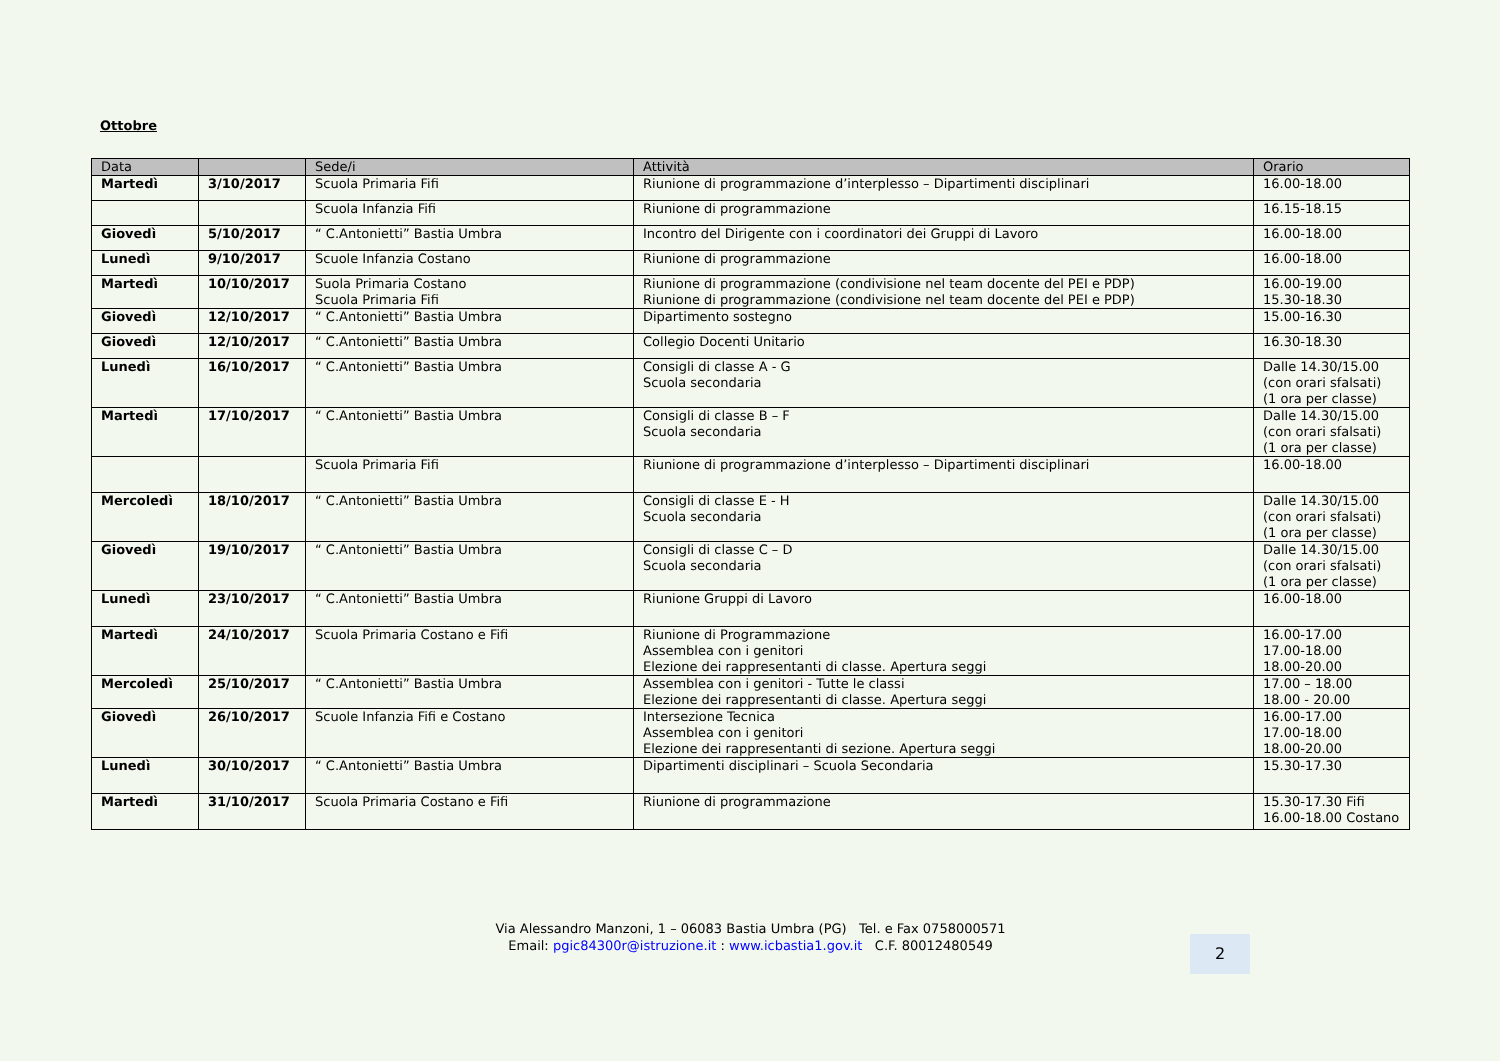Ottobre
| Data | | Sede/i | Attività | Orario |
| --- | --- | --- | --- | --- |
| Martedì | 3/10/2017 | Scuola Primaria Fifi | Riunione di programmazione d’interplesso – Dipartimenti disciplinari | 16.00-18.00 |
| | | Scuola Infanzia Fifi | Riunione di programmazione | 16.15-18.15 |
| Giovedì | 5/10/2017 | “ C.Antonietti” Bastia Umbra | Incontro del Dirigente con i coordinatori dei Gruppi di Lavoro | 16.00-18.00 |
| Lunedì | 9/10/2017 | Scuole Infanzia Costano | Riunione di programmazione | 16.00-18.00 |
| Martedì | 10/10/2017 | Suola Primaria Costano Scuola Primaria Fifi | Riunione di programmazione (condivisione nel team docente del PEI e PDP) Riunione di programmazione (condivisione nel team docente del PEI e PDP) | 16.00-19.00 15.30-18.30 |
| Giovedì | 12/10/2017 | “ C.Antonietti” Bastia Umbra | Dipartimento sostegno | 15.00-16.30 |
| Giovedì | 12/10/2017 | “ C.Antonietti” Bastia Umbra | Collegio Docenti Unitario | 16.30-18.30 |
| Lunedì | 16/10/2017 | “ C.Antonietti” Bastia Umbra | Consigli di classe A - G Scuola secondaria | Dalle 14.30/15.00 (con orari sfalsati) (1 ora per classe) |
| Martedì | 17/10/2017 | “ C.Antonietti” Bastia Umbra | Consigli di classe B – F Scuola secondaria | Dalle 14.30/15.00 (con orari sfalsati) (1 ora per classe) |
| | | Scuola Primaria Fifi | Riunione di programmazione d’interplesso – Dipartimenti disciplinari | 16.00-18.00 |
| Mercoledì | 18/10/2017 | “ C.Antonietti” Bastia Umbra | Consigli di classe E - H Scuola secondaria | Dalle 14.30/15.00 (con orari sfalsati) (1 ora per classe) |
| Giovedì | 19/10/2017 | “ C.Antonietti” Bastia Umbra | Consigli di classe C – D Scuola secondaria | Dalle 14.30/15.00 (con orari sfalsati) (1 ora per classe) |
| Lunedì | 23/10/2017 | “ C.Antonietti” Bastia Umbra | Riunione Gruppi di Lavoro | 16.00-18.00 |
| Martedì | 24/10/2017 | Scuola Primaria Costano e Fifi | Riunione di Programmazione Assemblea con i genitori Elezione dei rappresentanti di classe. Apertura seggi | 16.00-17.00 17.00-18.00 18.00-20.00 |
| Mercoledì | 25/10/2017 | “ C.Antonietti” Bastia Umbra | Assemblea con i genitori - Tutte le classi Elezione dei rappresentanti di classe. Apertura seggi | 17.00 – 18.00 18.00 - 20.00 |
| Giovedì | 26/10/2017 | Scuole Infanzia Fifi e Costano | Intersezione Tecnica Assemblea con i genitori Elezione dei rappresentanti di sezione. Apertura seggi | 16.00-17.00 17.00-18.00 18.00-20.00 |
| Lunedì | 30/10/2017 | “ C.Antonietti” Bastia Umbra | Dipartimenti disciplinari – Scuola Secondaria | 15.30-17.30 |
| Martedì | 31/10/2017 | Scuola Primaria Costano e Fifi | Riunione di programmazione | 15.30-17.30 Fifi 16.00-18.00 Costano |
Via Alessandro Manzoni, 1 – 06083 Bastia Umbra (PG) Tel. e Fax 0758000571
Email: pgic84300r@istruzione.it : www.icbastia1.gov.it C.F. 80012480549
2